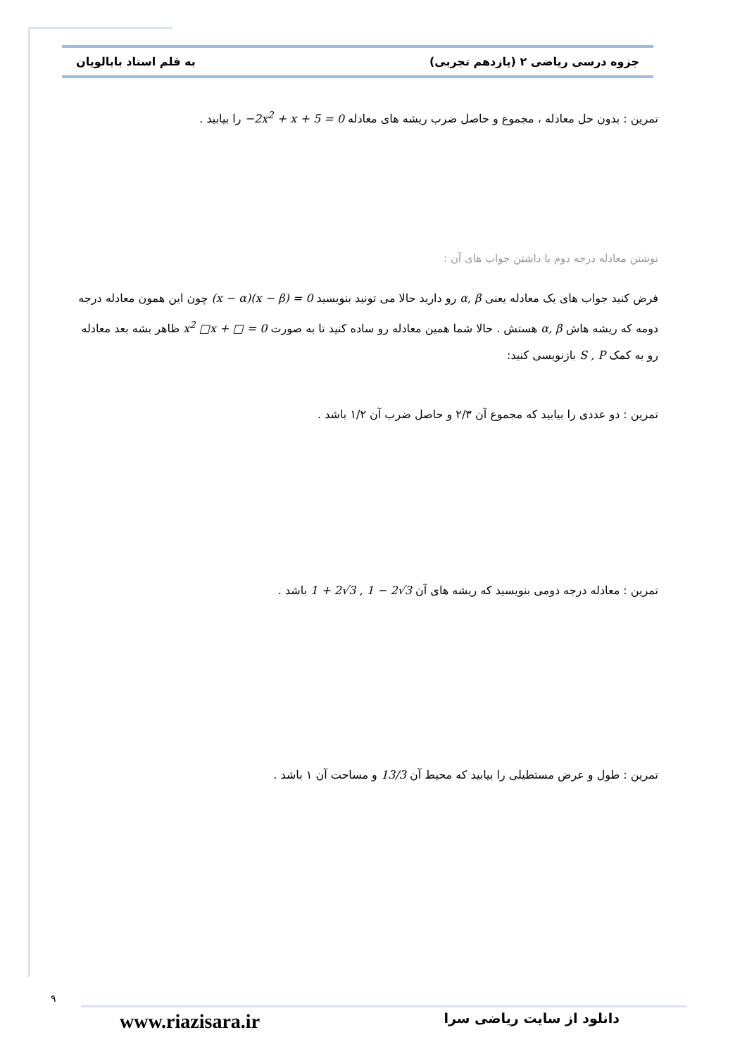جزوه درسی ریاضی ۲ (یازدهم تجربی) به قلم استاد بابالویان
تمرین : بدون حل معادله ، مجموع و حاصل ضرب ریشه های معادله −2x<sup>2</sup> + x + 5 = 0 را بیابید .
نوشتن معادله درجه دوم با داشتن جواب های آن :
فرض کنید جواب های یک معادله یعنی α, β رو دارید حالا می تونید بنویسید (x − α)(x − β) = 0 چون این همون معادله درجه دومه که ریشه هاش α, β هستش . حالا شما همین معادله رو ساده کنید تا به صورت x<sup>2</sup> □x + □ = 0 ظاهر بشه بعد معادله رو به کمک S , P بازنویسی کنید:
تمرین : دو عددی را بیابید که مجموع آن ۲/۳ و حاصل ضرب آن ۱/۲ باشد .
تمرین : معادله درجه دومی بنویسید که ریشه های آن 1 + 2√3 , 1 − 2√3 باشد .
تمرین : طول و عرض مستطیلی را بیابید که محیط آن 13/3 و مساحت آن ۱ باشد .
۹
www.riazisara.ir دانلود از سایت ریاضی سرا